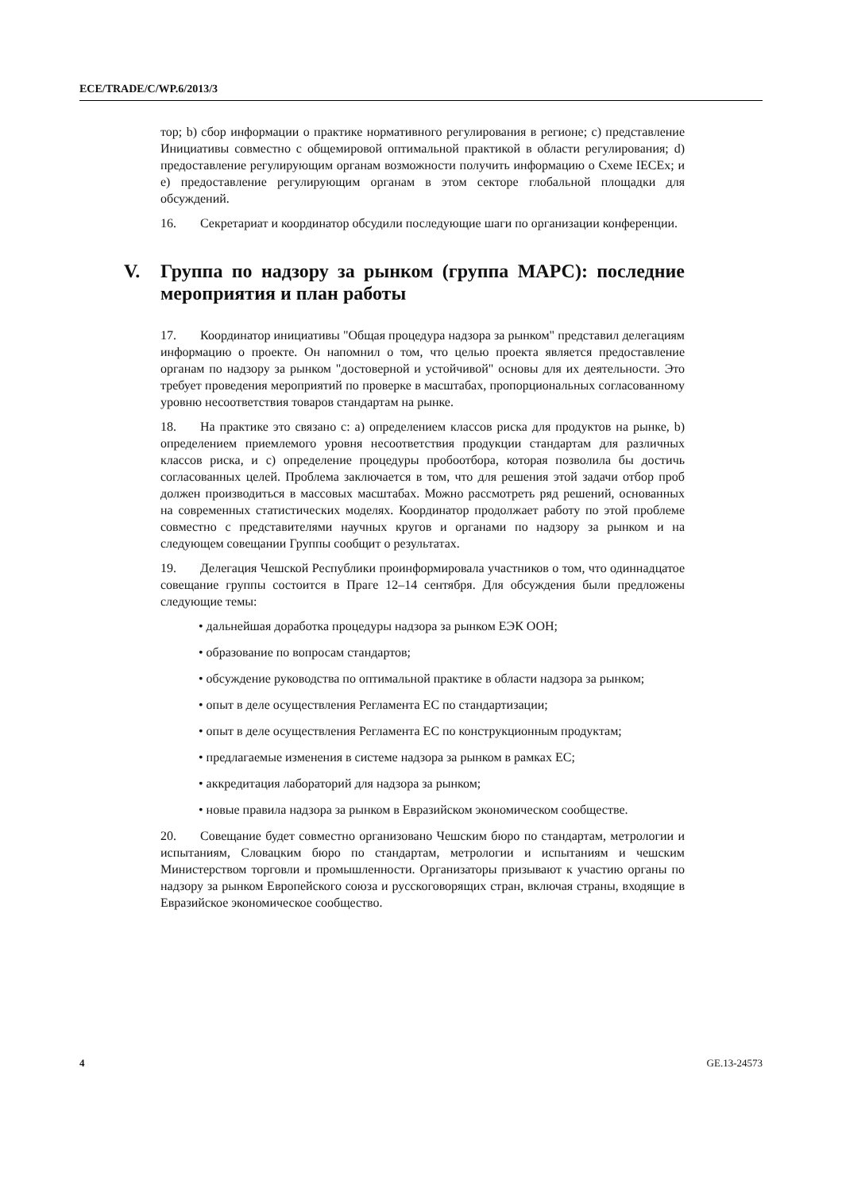ECE/TRADE/C/WP.6/2013/3
тор; b) сбор информации о практике нормативного регулирования в регионе; c) представление Инициативы совместно с общемировой оптимальной практикой в области регулирования; d) предоставление регулирующим органам возможности получить информацию о Схеме IECEx; и e) предоставление регулирующим органам в этом секторе глобальной площадки для обсуждений.
16. Секретариат и координатор обсудили последующие шаги по организации конференции.
V. Группа по надзору за рынком (группа МАРС): последние мероприятия и план работы
17. Координатор инициативы "Общая процедура надзора за рынком" представил делегациям информацию о проекте. Он напомнил о том, что целью проекта является предоставление органам по надзору за рынком "достоверной и устойчивой" основы для их деятельности. Это требует проведения мероприятий по проверке в масштабах, пропорциональных согласованному уровню несоответствия товаров стандартам на рынке.
18. На практике это связано с: a) определением классов риска для продуктов на рынке, b) определением приемлемого уровня несоответствия продукции стандартам для различных классов риска, и c) определение процедуры пробоотбора, которая позволила бы достичь согласованных целей. Проблема заключается в том, что для решения этой задачи отбор проб должен производиться в массовых масштабах. Можно рассмотреть ряд решений, основанных на современных статистических моделях. Координатор продолжает работу по этой проблеме совместно с представителями научных кругов и органами по надзору за рынком и на следующем совещании Группы сообщит о результатах.
19. Делегация Чешской Республики проинформировала участников о том, что одиннадцатое совещание группы состоится в Праге 12–14 сентября. Для обсуждения были предложены следующие темы:
• дальнейшая доработка процедуры надзора за рынком ЕЭК ООН;
• образование по вопросам стандартов;
• обсуждение руководства по оптимальной практике в области надзора за рынком;
• опыт в деле осуществления Регламента ЕС по стандартизации;
• опыт в деле осуществления Регламента ЕС по конструкционным продуктам;
• предлагаемые изменения в системе надзора за рынком в рамках ЕС;
• аккредитация лабораторий для надзора за рынком;
• новые правила надзора за рынком в Евразийском экономическом сообществе.
20. Совещание будет совместно организовано Чешским бюро по стандартам, метрологии и испытаниям, Словацким бюро по стандартам, метрологии и испытаниям и чешским Министерством торговли и промышленности. Организаторы призывают к участию органы по надзору за рынком Европейского союза и русскоговорящих стран, включая страны, входящие в Евразийское экономическое сообщество.
4 GE.13-24573